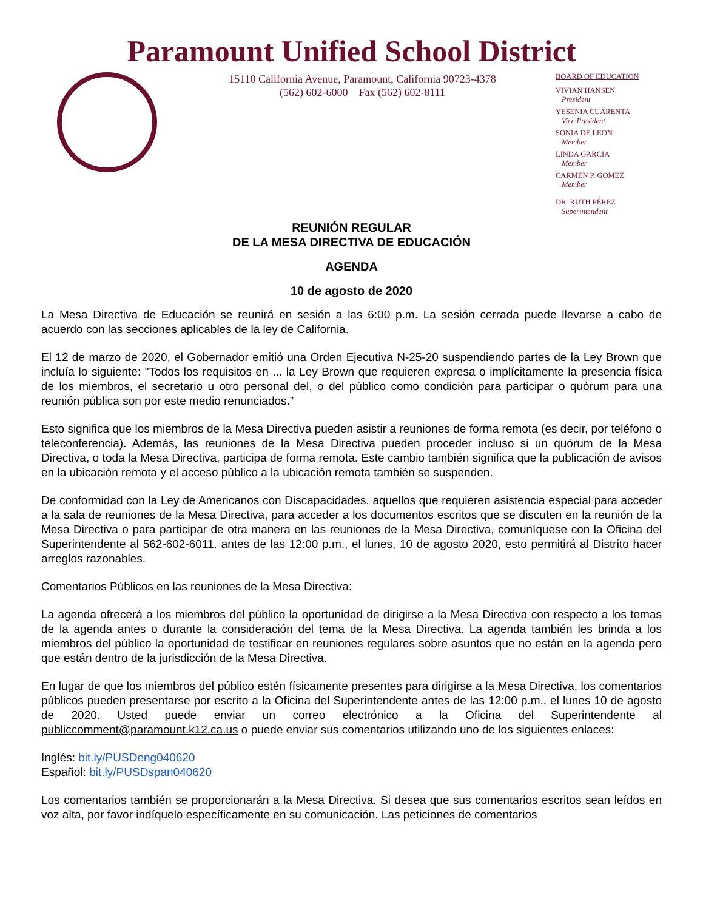Paramount Unified School District
15110 California Avenue, Paramount, California 90723-4378
(562) 602-6000 Fax (562) 602-8111
BOARD OF EDUCATION
VIVIAN HANSEN
President
YESENIA CUARENTA
Vice President
SONIA DE LEON
Member
LINDA GARCIA
Member
CARMEN P. GOMEZ
Member
DR. RUTH PÉREZ
Superintendent
REUNIÓN REGULAR
DE LA MESA DIRECTIVA DE EDUCACIÓN
AGENDA
10 de agosto de 2020
La Mesa Directiva de Educación se reunirá en sesión a las 6:00 p.m. La sesión cerrada puede llevarse a cabo de acuerdo con las secciones aplicables de la ley de California.
El 12 de marzo de 2020, el Gobernador emitió una Orden Ejecutiva N-25-20 suspendiendo partes de la Ley Brown que incluía lo siguiente: "Todos los requisitos en ... la Ley Brown que requieren expresa o implícitamente la presencia física de los miembros, el secretario u otro personal del, o del público como condición para participar o quórum para una reunión pública son por este medio renunciados.”
Esto significa que los miembros de la Mesa Directiva pueden asistir a reuniones de forma remota (es decir, por teléfono o teleconferencia). Además, las reuniones de la Mesa Directiva pueden proceder incluso si un quórum de la Mesa Directiva, o toda la Mesa Directiva, participa de forma remota. Este cambio también significa que la publicación de avisos en la ubicación remota y el acceso público a la ubicación remota también se suspenden.
De conformidad con la Ley de Americanos con Discapacidades, aquellos que requieren asistencia especial para acceder a la sala de reuniones de la Mesa Directiva, para acceder a los documentos escritos que se discuten en la reunión de la Mesa Directiva o para participar de otra manera en las reuniones de la Mesa Directiva, comuníquese con la Oficina del Superintendente al 562-602-6011. antes de las 12:00 p.m., el lunes, 10 de agosto 2020, esto permitirá al Distrito hacer arreglos razonables.
Comentarios Públicos en las reuniones de la Mesa Directiva:
La agenda ofrecerá a los miembros del público la oportunidad de dirigirse a la Mesa Directiva con respecto a los temas de la agenda antes o durante la consideración del tema de la Mesa Directiva. La agenda también les brinda a los miembros del público la oportunidad de testificar en reuniones regulares sobre asuntos que no están en la agenda pero que están dentro de la jurisdicción de la Mesa Directiva.
En lugar de que los miembros del público estén físicamente presentes para dirigirse a la Mesa Directiva, los comentarios públicos pueden presentarse por escrito a la Oficina del Superintendente antes de las 12:00 p.m., el lunes 10 de agosto de 2020. Usted puede enviar un correo electrónico a la Oficina del Superintendente al publiccomment@paramount.k12.ca.us o puede enviar sus comentarios utilizando uno de los siguientes enlaces:
Inglés: bit.ly/PUSDeng040620
Español: bit.ly/PUSDspan040620
Los comentarios también se proporcionarán a la Mesa Directiva. Si desea que sus comentarios escritos sean leídos en voz alta, por favor indíquelo específicamente en su comunicación. Las peticiones de comentarios